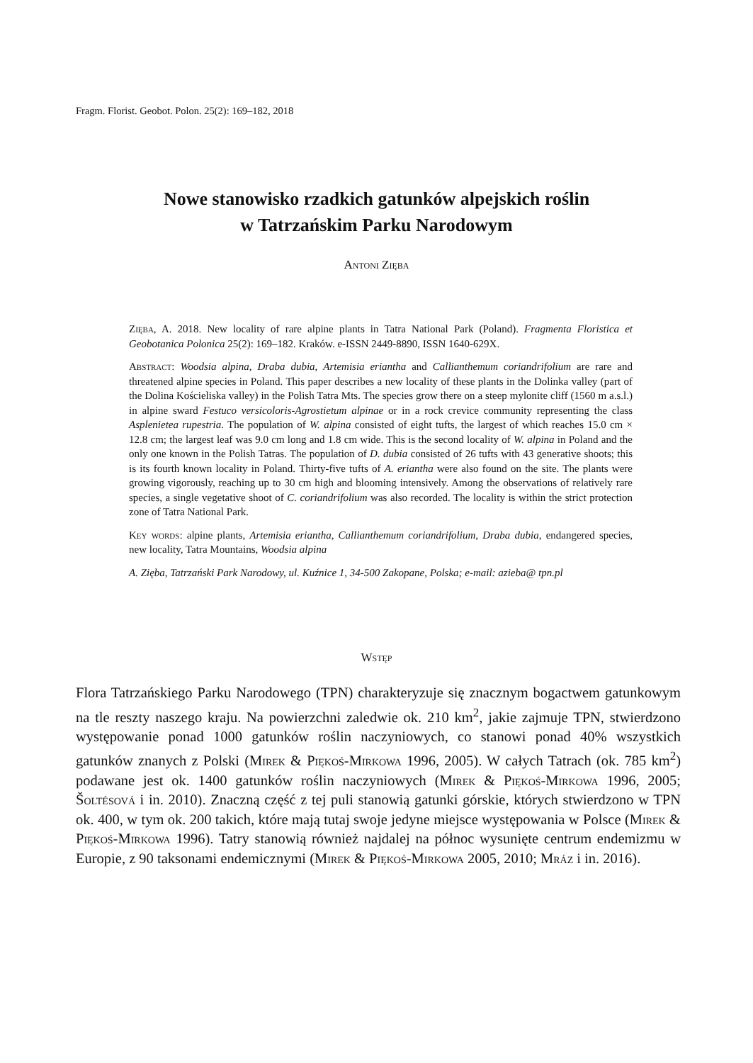Fragm. Florist. Geobot. Polon. 25(2): 169–182, 2018
Nowe stanowisko rzadkich gatunków alpejskich roślin
w Tatrzańskim Parku Narodowym
Antoni Zięba
Zięba, A. 2018. New locality of rare alpine plants in Tatra National Park (Poland). Fragmenta Floristica et Geobotanica Polonica 25(2): 169–182. Kraków. e-ISSN 2449-8890, ISSN 1640-629X.
Abstract: Woodsia alpina, Draba dubia, Artemisia eriantha and Callianthemum coriandrifolium are rare and threatened alpine species in Poland. This paper describes a new locality of these plants in the Dolinka valley (part of the Dolina Kościeliska valley) in the Polish Tatra Mts. The species grow there on a steep mylonite cliff (1560 m a.s.l.) in alpine sward Festuco versicoloris-Agrostietum alpinae or in a rock crevice community representing the class Asplenietea rupestria. The population of W. alpina consisted of eight tufts, the largest of which reaches 15.0 cm × 12.8 cm; the largest leaf was 9.0 cm long and 1.8 cm wide. This is the second locality of W. alpina in Poland and the only one known in the Polish Tatras. The population of D. dubia consisted of 26 tufts with 43 generative shoots; this is its fourth known locality in Poland. Thirty-five tufts of A. eriantha were also found on the site. The plants were growing vigorously, reaching up to 30 cm high and blooming intensively. Among the observations of relatively rare species, a single vegetative shoot of C. coriandrifolium was also recorded. The locality is within the strict protection zone of Tatra National Park.
Key words: alpine plants, Artemisia eriantha, Callianthemum coriandrifolium, Draba dubia, endangered species, new locality, Tatra Mountains, Woodsia alpina
A. Zięba, Tatrzański Park Narodowy, ul. Kuźnice 1, 34-500 Zakopane, Polska; e-mail: azieba@ tpn.pl
Wstęp
Flora Tatrzańskiego Parku Narodowego (TPN) charakteryzuje się znacznym bogactwem gatunkowym na tle reszty naszego kraju. Na powierzchni zaledwie ok. 210 km<sup>2</sup>, jakie zajmuje TPN, stwierdzono występowanie ponad 1000 gatunków roślin naczyniowych, co stanowi ponad 40% wszystkich gatunków znanych z Polski (Mirek & Piękoś-Mirkowa 1996, 2005). W całych Tatrach (ok. 785 km<sup>2</sup>) podawane jest ok. 1400 gatunków roślin naczyniowych (Mirek & Piękoś-Mirkowa 1996, 2005; Šoltésová i in. 2010). Znaczną część z tej puli stanowią gatunki górskie, których stwierdzono w TPN ok. 400, w tym ok. 200 takich, które mają tutaj swoje jedyne miejsce występowania w Polsce (Mirek & Piękoś-Mirkowa 1996). Tatry stanowią również najdalej na północ wysunięte centrum endemizmu w Europie, z 90 taksonami endemicznymi (Mirek & Piękoś-Mirkowa 2005, 2010; Mráz i in. 2016).